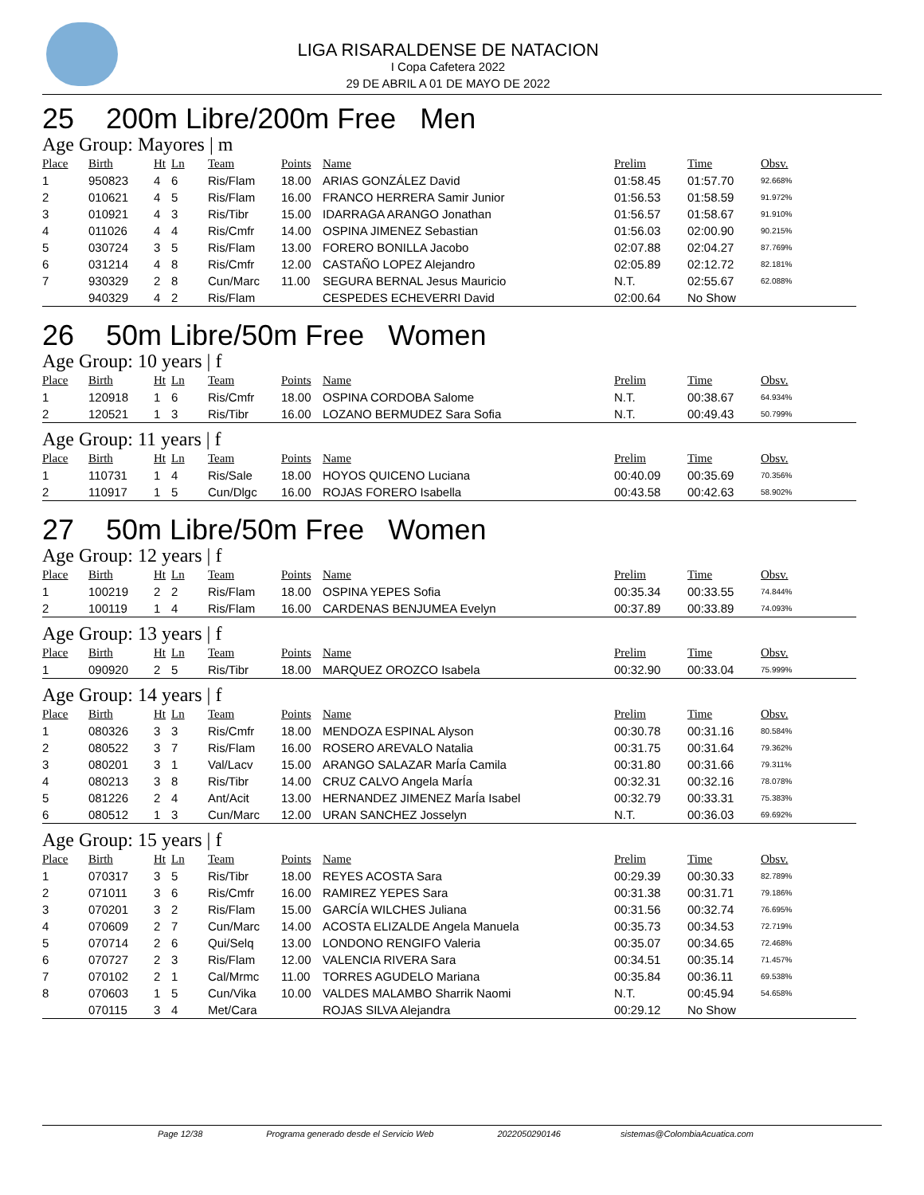LIGA RISARALDENSE DE NATACION
I Copa Cafetera 2022
29 DE ABRIL A 01 DE MAYO DE 2022
25 200m Libre/200m Free Men
Age Group: Mayores | m
| Place | Birth | Ht | Ln | Team | Points | Name | Prelim | Time | Obsv. |
| --- | --- | --- | --- | --- | --- | --- | --- | --- | --- |
| 1 | 950823 | 4 | 6 | Ris/Flam | 18.00 | ARIAS GONZÁLEZ David | 01:58.45 | 01:57.70 | 92.668% |
| 2 | 010621 | 4 | 5 | Ris/Flam | 16.00 | FRANCO HERRERA Samir Junior | 01:56.53 | 01:58.59 | 91.972% |
| 3 | 010921 | 4 | 3 | Ris/Tibr | 15.00 | IDARRAGA ARANGO Jonathan | 01:56.57 | 01:58.67 | 91.910% |
| 4 | 011026 | 4 | 4 | Ris/Cmfr | 14.00 | OSPINA JIMENEZ Sebastian | 01:56.03 | 02:00.90 | 90.215% |
| 5 | 030724 | 3 | 5 | Ris/Flam | 13.00 | FORERO BONILLA Jacobo | 02:07.88 | 02:04.27 | 87.769% |
| 6 | 031214 | 4 | 8 | Ris/Cmfr | 12.00 | CASTAÑO LOPEZ Alejandro | 02:05.89 | 02:12.72 | 82.181% |
| 7 | 930329 | 2 | 8 | Cun/Marc | 11.00 | SEGURA BERNAL Jesus Mauricio | N.T. | 02:55.67 | 62.088% |
| | 940329 | 4 | 2 | Ris/Flam | | CESPEDES ECHEVERRI David | 02:00.64 | No Show | |
26 50m Libre/50m Free Women
Age Group: 10 years | f
| Place | Birth | Ht | Ln | Team | Points | Name | Prelim | Time | Obsv. |
| --- | --- | --- | --- | --- | --- | --- | --- | --- | --- |
| 1 | 120918 | 1 | 6 | Ris/Cmfr | 18.00 | OSPINA CORDOBA Salome | N.T. | 00:38.67 | 64.934% |
| 2 | 120521 | 1 | 3 | Ris/Tibr | 16.00 | LOZANO BERMUDEZ Sara Sofia | N.T. | 00:49.43 | 50.799% |
Age Group: 11 years | f
| Place | Birth | Ht | Ln | Team | Points | Name | Prelim | Time | Obsv. |
| --- | --- | --- | --- | --- | --- | --- | --- | --- | --- |
| 1 | 110731 | 1 | 4 | Ris/Sale | 18.00 | HOYOS QUICENO Luciana | 00:40.09 | 00:35.69 | 70.356% |
| 2 | 110917 | 1 | 5 | Cun/Dlgc | 16.00 | ROJAS FORERO Isabella | 00:43.58 | 00:42.63 | 58.902% |
27 50m Libre/50m Free Women
Age Group: 12 years | f
| Place | Birth | Ht | Ln | Team | Points | Name | Prelim | Time | Obsv. |
| --- | --- | --- | --- | --- | --- | --- | --- | --- | --- |
| 1 | 100219 | 2 | 2 | Ris/Flam | 18.00 | OSPINA YEPES Sofia | 00:35.34 | 00:33.55 | 74.844% |
| 2 | 100119 | 1 | 4 | Ris/Flam | 16.00 | CARDENAS BENJUMEA Evelyn | 00:37.89 | 00:33.89 | 74.093% |
Age Group: 13 years | f
| Place | Birth | Ht | Ln | Team | Points | Name | Prelim | Time | Obsv. |
| --- | --- | --- | --- | --- | --- | --- | --- | --- | --- |
| 1 | 090920 | 2 | 5 | Ris/Tibr | 18.00 | MARQUEZ OROZCO Isabela | 00:32.90 | 00:33.04 | 75.999% |
Age Group: 14 years | f
| Place | Birth | Ht | Ln | Team | Points | Name | Prelim | Time | Obsv. |
| --- | --- | --- | --- | --- | --- | --- | --- | --- | --- |
| 1 | 080326 | 3 | 3 | Ris/Cmfr | 18.00 | MENDOZA ESPINAL Alyson | 00:30.78 | 00:31.16 | 80.584% |
| 2 | 080522 | 3 | 7 | Ris/Flam | 16.00 | ROSERO AREVALO Natalia | 00:31.75 | 00:31.64 | 79.362% |
| 3 | 080201 | 3 | 1 | Val/Lacv | 15.00 | ARANGO SALAZAR MarÍa Camila | 00:31.80 | 00:31.66 | 79.311% |
| 4 | 080213 | 3 | 8 | Ris/Tibr | 14.00 | CRUZ CALVO Angela MarÍa | 00:32.31 | 00:32.16 | 78.078% |
| 5 | 081226 | 2 | 4 | Ant/Acit | 13.00 | HERNANDEZ JIMENEZ MarÍa Isabel | 00:32.79 | 00:33.31 | 75.383% |
| 6 | 080512 | 1 | 3 | Cun/Marc | 12.00 | URAN SANCHEZ Josselyn | N.T. | 00:36.03 | 69.692% |
Age Group: 15 years | f
| Place | Birth | Ht | Ln | Team | Points | Name | Prelim | Time | Obsv. |
| --- | --- | --- | --- | --- | --- | --- | --- | --- | --- |
| 1 | 070317 | 3 | 5 | Ris/Tibr | 18.00 | REYES ACOSTA Sara | 00:29.39 | 00:30.33 | 82.789% |
| 2 | 071011 | 3 | 6 | Ris/Cmfr | 16.00 | RAMIREZ YEPES Sara | 00:31.38 | 00:31.71 | 79.186% |
| 3 | 070201 | 3 | 2 | Ris/Flam | 15.00 | GARCÍA WILCHES Juliana | 00:31.56 | 00:32.74 | 76.695% |
| 4 | 070609 | 2 | 7 | Cun/Marc | 14.00 | ACOSTA ELIZALDE Angela Manuela | 00:35.73 | 00:34.53 | 72.719% |
| 5 | 070714 | 2 | 6 | Qui/Selq | 13.00 | LONDONO RENGIFO Valeria | 00:35.07 | 00:34.65 | 72.468% |
| 6 | 070727 | 2 | 3 | Ris/Flam | 12.00 | VALENCIA RIVERA Sara | 00:34.51 | 00:35.14 | 71.457% |
| 7 | 070102 | 2 | 1 | Cal/Mrmc | 11.00 | TORRES AGUDELO Mariana | 00:35.84 | 00:36.11 | 69.538% |
| 8 | 070603 | 1 | 5 | Cun/Vika | 10.00 | VALDES MALAMBO Sharrik Naomi | N.T. | 00:45.94 | 54.658% |
| | 070115 | 3 | 4 | Met/Cara | | ROJAS SILVA Alejandra | 00:29.12 | No Show | |
Page 12/38 Programa generado desde el Servicio Web 2022050290146 sistemas@ColombiaAcuatica.com